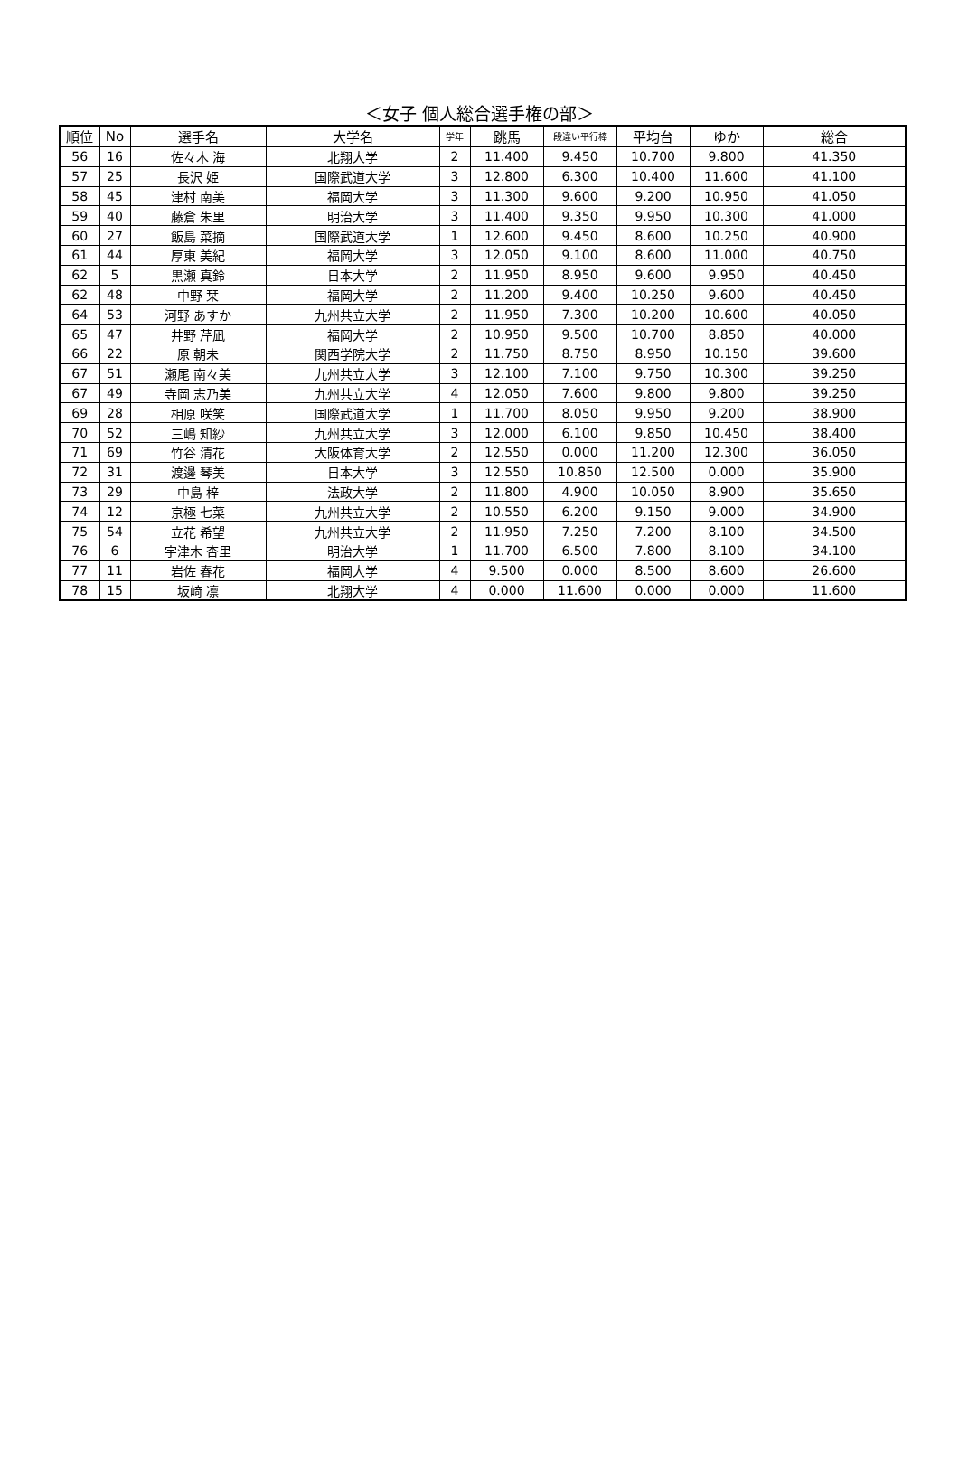＜女子 個人総合選手権の部＞
| 順位 | No | 選手名 | 大学名 | 学年 | 跳馬 | 段違い平行棒 | 平均台 | ゆか | 総合 |
| --- | --- | --- | --- | --- | --- | --- | --- | --- | --- |
| 56 | 16 | 佐々木 海 | 北翔大学 | 2 | 11.400 | 9.450 | 10.700 | 9.800 | 41.350 |
| 57 | 25 | 長沢 姫 | 国際武道大学 | 3 | 12.800 | 6.300 | 10.400 | 11.600 | 41.100 |
| 58 | 45 | 津村 南美 | 福岡大学 | 3 | 11.300 | 9.600 | 9.200 | 10.950 | 41.050 |
| 59 | 40 | 藤倉 朱里 | 明治大学 | 3 | 11.400 | 9.350 | 9.950 | 10.300 | 41.000 |
| 60 | 27 | 飯島 菜摘 | 国際武道大学 | 1 | 12.600 | 9.450 | 8.600 | 10.250 | 40.900 |
| 61 | 44 | 厚東 美紀 | 福岡大学 | 3 | 12.050 | 9.100 | 8.600 | 11.000 | 40.750 |
| 62 | 5 | 黒瀬 真鈴 | 日本大学 | 2 | 11.950 | 8.950 | 9.600 | 9.950 | 40.450 |
| 62 | 48 | 中野 栞 | 福岡大学 | 2 | 11.200 | 9.400 | 10.250 | 9.600 | 40.450 |
| 64 | 53 | 河野 あすか | 九州共立大学 | 2 | 11.950 | 7.300 | 10.200 | 10.600 | 40.050 |
| 65 | 47 | 井野 芹凪 | 福岡大学 | 2 | 10.950 | 9.500 | 10.700 | 8.850 | 40.000 |
| 66 | 22 | 原 朝未 | 関西学院大学 | 2 | 11.750 | 8.750 | 8.950 | 10.150 | 39.600 |
| 67 | 51 | 瀬尾 南々美 | 九州共立大学 | 3 | 12.100 | 7.100 | 9.750 | 10.300 | 39.250 |
| 67 | 49 | 寺岡 志乃美 | 九州共立大学 | 4 | 12.050 | 7.600 | 9.800 | 9.800 | 39.250 |
| 69 | 28 | 相原 咲笑 | 国際武道大学 | 1 | 11.700 | 8.050 | 9.950 | 9.200 | 38.900 |
| 70 | 52 | 三嶋 知紗 | 九州共立大学 | 3 | 12.000 | 6.100 | 9.850 | 10.450 | 38.400 |
| 71 | 69 | 竹谷 清花 | 大阪体育大学 | 2 | 12.550 | 0.000 | 11.200 | 12.300 | 36.050 |
| 72 | 31 | 渡邊 琴美 | 日本大学 | 3 | 12.550 | 10.850 | 12.500 | 0.000 | 35.900 |
| 73 | 29 | 中島 梓 | 法政大学 | 2 | 11.800 | 4.900 | 10.050 | 8.900 | 35.650 |
| 74 | 12 | 京極 七菜 | 九州共立大学 | 2 | 10.550 | 6.200 | 9.150 | 9.000 | 34.900 |
| 75 | 54 | 立花 希望 | 九州共立大学 | 2 | 11.950 | 7.250 | 7.200 | 8.100 | 34.500 |
| 76 | 6 | 宇津木 杏里 | 明治大学 | 1 | 11.700 | 6.500 | 7.800 | 8.100 | 34.100 |
| 77 | 11 | 岩佐 春花 | 福岡大学 | 4 | 9.500 | 0.000 | 8.500 | 8.600 | 26.600 |
| 78 | 15 | 坂﨑 凛 | 北翔大学 | 4 | 0.000 | 11.600 | 0.000 | 0.000 | 11.600 |